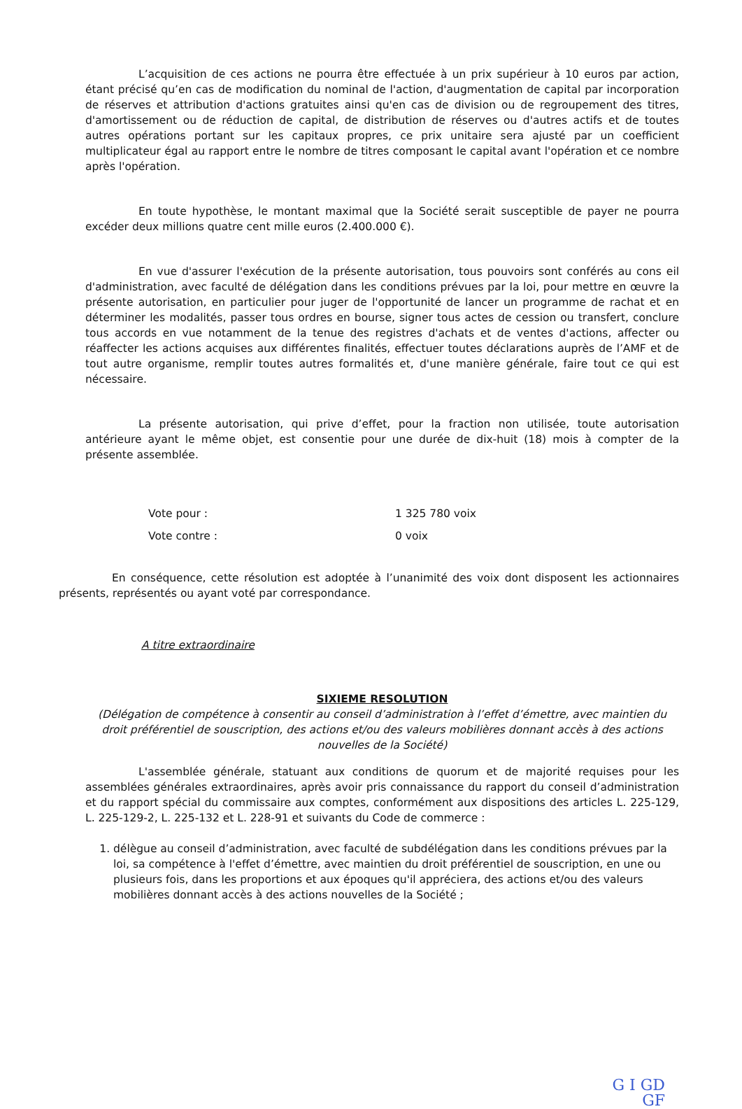L’acquisition de ces actions ne pourra être effectuée à un prix supérieur à 10 euros par action, étant précisé qu’en cas de modification du nominal de l'action, d'augmentation de capital par incorporation de réserves et attribution d'actions gratuites ainsi qu'en cas de division ou de regroupement des titres, d'amortissement ou de réduction de capital, de distribution de réserves ou d'autres actifs et de toutes autres opérations portant sur les capitaux propres, ce prix unitaire sera ajusté par un coefficient multiplicateur égal au rapport entre le nombre de titres composant le capital avant l'opération et ce nombre après l'opération.
En toute hypothèse, le montant maximal que la Société serait susceptible de payer ne pourra excéder deux millions quatre cent mille euros (2.400.000 €).
En vue d'assurer l'exécution de la présente autorisation, tous pouvoirs sont conférés au cons eil d'administration, avec faculté de délégation dans les conditions prévues par la loi, pour mettre en œuvre la présente autorisation, en particulier pour juger de l'opportunité de lancer un programme de rachat et en déterminer les modalités, passer tous ordres en bourse, signer tous actes de cession ou transfert, conclure tous accords en vue notamment de la tenue des registres d'achats et de ventes d'actions, affecter ou réaffecter les actions acquises aux différentes finalités, effectuer toutes déclarations auprès de l’AMF et de tout autre organisme, remplir toutes autres formalités et, d'une manière générale, faire tout ce qui est nécessaire.
La présente autorisation, qui prive d’effet, pour la fraction non utilisée, toute autorisation antérieure ayant le même objet, est consentie pour une durée de dix-huit (18) mois à compter de la présente assemblée.
Vote pour : 1 325 780 voix
Vote contre : 0 voix
En conséquence, cette résolution est adoptée à l’unanimité des voix dont disposent les actionnaires présents, représentés ou ayant voté par correspondance.
A titre extraordinaire
SIXIEME RESOLUTION
(Délégation de compétence à consentir au conseil d’administration à l’effet d’émettre, avec maintien du droit préférentiel de souscription, des actions et/ou des valeurs mobilières donnant accès à des actions nouvelles de la Société)
L'assemblée générale, statuant aux conditions de quorum et de majorité requises pour les assemblées générales extraordinaires, après avoir pris connaissance du rapport du conseil d’administration et du rapport spécial du commissaire aux comptes, conformément aux dispositions des articles L. 225-129, L. 225-129-2, L. 225-132 et L. 228-91 et suivants du Code de commerce :
1. délègue au conseil d’administration, avec faculté de subdélégation dans les conditions prévues par la loi, sa compétence à l'effet d’émettre, avec maintien du droit préférentiel de souscription, en une ou plusieurs fois, dans les proportions et aux époques qu'il appréciera, des actions et/ou des valeurs mobilières donnant accès à des actions nouvelles de la Société ;
G I GD
GF